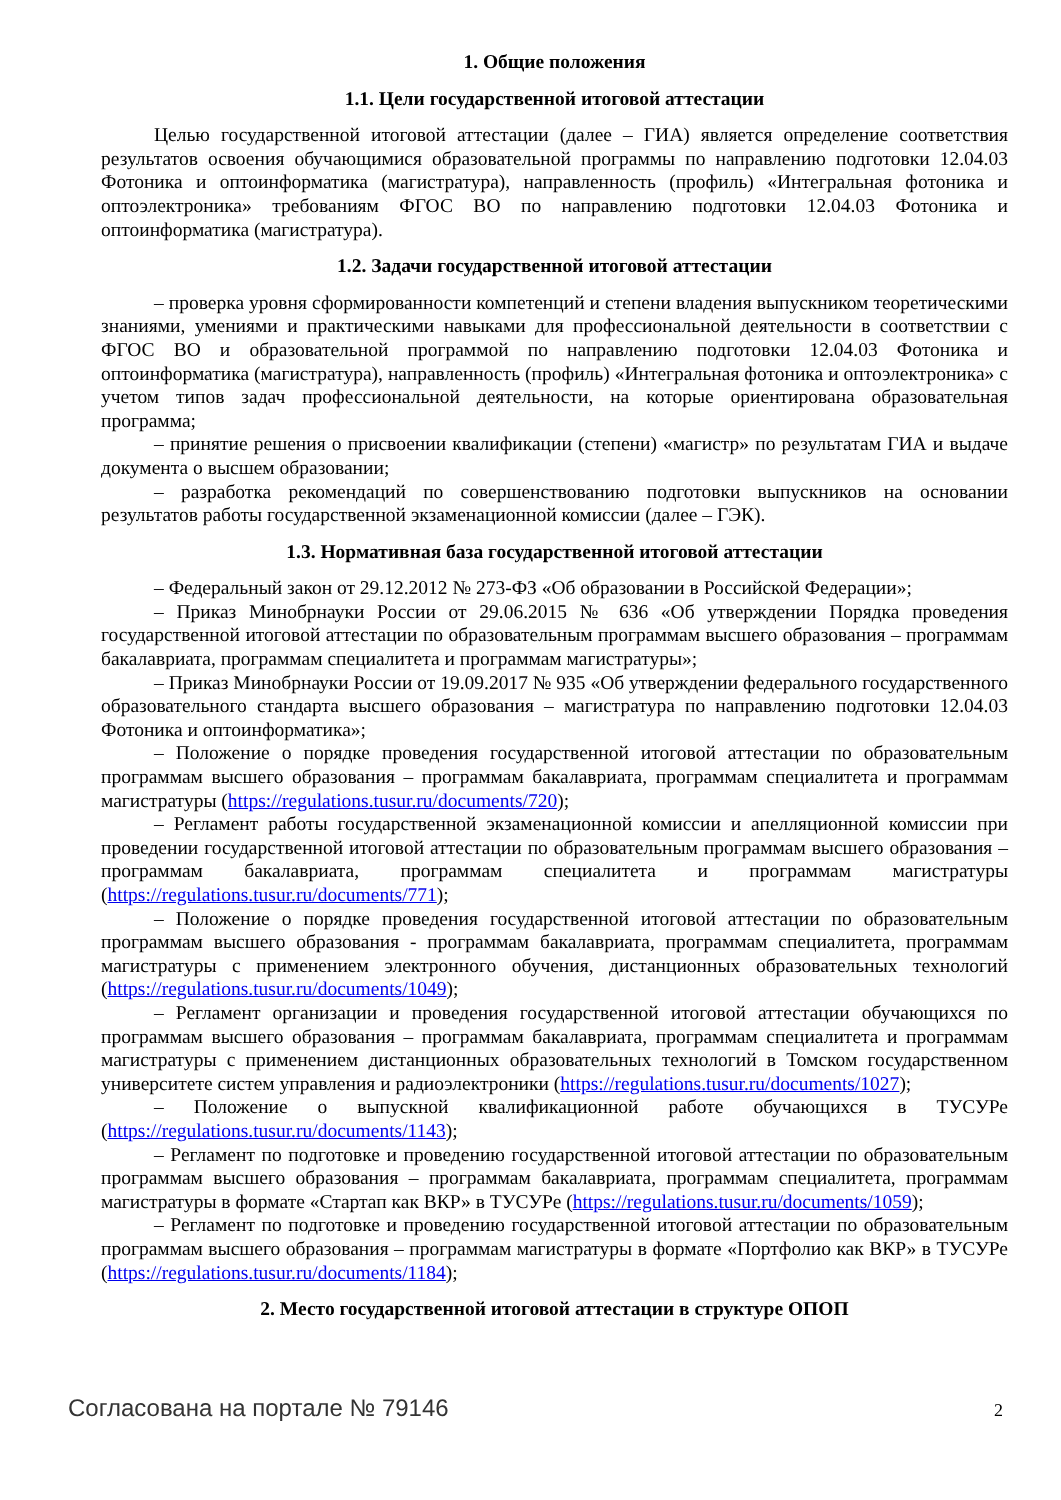1. Общие положения
1.1. Цели государственной итоговой аттестации
Целью государственной итоговой аттестации (далее – ГИА) является определение соответствия результатов освоения обучающимися образовательной программы по направлению подготовки 12.04.03 Фотоника и оптоинформатика (магистратура), направленность (профиль) «Интегральная фотоника и оптоэлектроника» требованиям ФГОС ВО по направлению подготовки 12.04.03 Фотоника и оптоинформатика (магистратура).
1.2. Задачи государственной итоговой аттестации
– проверка уровня сформированности компетенций и степени владения выпускником теоретическими знаниями, умениями и практическими навыками для профессиональной деятельности в соответствии с ФГОС ВО и образовательной программой по направлению подготовки 12.04.03 Фотоника и оптоинформатика (магистратура), направленность (профиль) «Интегральная фотоника и оптоэлектроника» с учетом типов задач профессиональной деятельности, на которые ориентирована образовательная программа;
– принятие решения о присвоении квалификации (степени) «магистр» по результатам ГИА и выдаче документа о высшем образовании;
– разработка рекомендаций по совершенствованию подготовки выпускников на основании результатов работы государственной экзаменационной комиссии (далее – ГЭК).
1.3. Нормативная база государственной итоговой аттестации
– Федеральный закон от 29.12.2012 № 273-ФЗ «Об образовании в Российской Федерации»;
– Приказ Минобрнауки России от 29.06.2015 № 636 «Об утверждении Порядка проведения государственной итоговой аттестации по образовательным программам высшего образования – программам бакалавриата, программам специалитета и программам магистратуры»;
– Приказ Минобрнауки России от 19.09.2017 № 935 «Об утверждении федерального государственного образовательного стандарта высшего образования – магистратура по направлению подготовки 12.04.03 Фотоника и оптоинформатика»;
– Положение о порядке проведения государственной итоговой аттестации по образовательным программам высшего образования – программам бакалавриата, программам специалитета и программам магистратуры (https://regulations.tusur.ru/documents/720);
– Регламент работы государственной экзаменационной комиссии и апелляционной комиссии при проведении государственной итоговой аттестации по образовательным программам высшего образования – программам бакалавриата, программам специалитета и программам магистратуры (https://regulations.tusur.ru/documents/771);
– Положение о порядке проведения государственной итоговой аттестации по образовательным программам высшего образования - программам бакалавриата, программам специалитета, программам магистратуры с применением электронного обучения, дистанционных образовательных технологий (https://regulations.tusur.ru/documents/1049);
– Регламент организации и проведения государственной итоговой аттестации обучающихся по программам высшего образования – программам бакалавриата, программам специалитета и программам магистратуры с применением дистанционных образовательных технологий в Томском государственном университете систем управления и радиоэлектроники (https://regulations.tusur.ru/documents/1027);
– Положение о выпускной квалификационной работе обучающихся в ТУСУРе (https://regulations.tusur.ru/documents/1143);
– Регламент по подготовке и проведению государственной итоговой аттестации по образовательным программам высшего образования – программам бакалавриата, программам специалитета, программам магистратуры в формате «Стартап как ВКР» в ТУСУРе (https://regulations.tusur.ru/documents/1059);
– Регламент по подготовке и проведению государственной итоговой аттестации по образовательным программам высшего образования – программам магистратуры в формате «Портфолио как ВКР» в ТУСУРе (https://regulations.tusur.ru/documents/1184);
2. Место государственной итоговой аттестации в структуре ОПОП
Согласована на портале № 79146 2